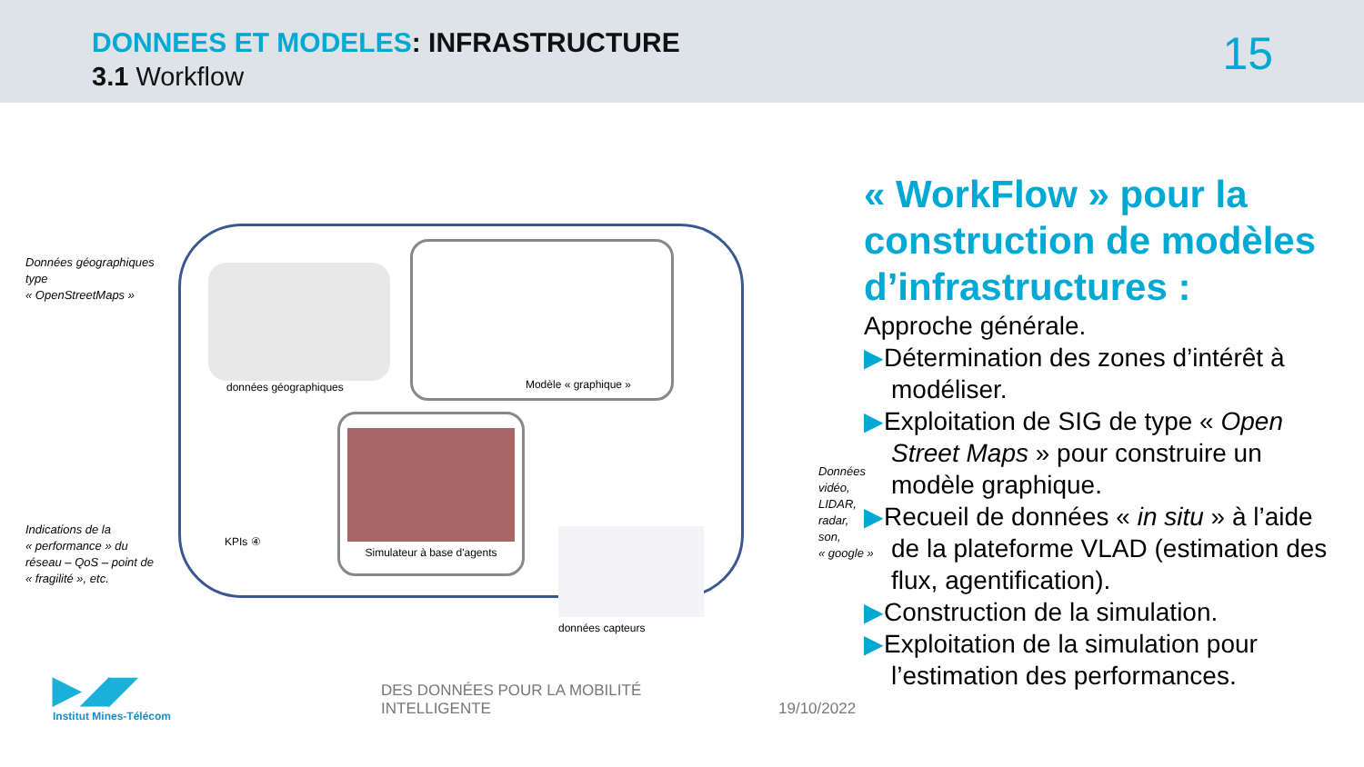DONNEES ET MODELES: INFRASTRUCTURE
3.1 Workflow 15
Données géographiques
type
« OpenStreetMaps »
données géographiques
Modèle « graphique »
Simulateur à base d'agents
KPIs ④
données capteurs
Indications de la
« performance » du
réseau – QoS – point de
« fragilité », etc.
Données
vidéo,
LIDAR,
radar,
son,
« google »
« WorkFlow » pour la construction de modèles d’infrastructures :
Approche générale.
▶Détermination des zones d’intérêt à modéliser.
▶Exploitation de SIG de type « Open Street Maps » pour construire un modèle graphique.
▶Recueil de données « in situ » à l’aide de la plateforme VLAD (estimation des flux, agentification).
▶Construction de la simulation.
▶Exploitation de la simulation pour l’estimation des performances.
▶◢◤
Institut Mines-Télécom
DES DONNÉES POUR LA MOBILITÉ
INTELLIGENTE
19/10/2022